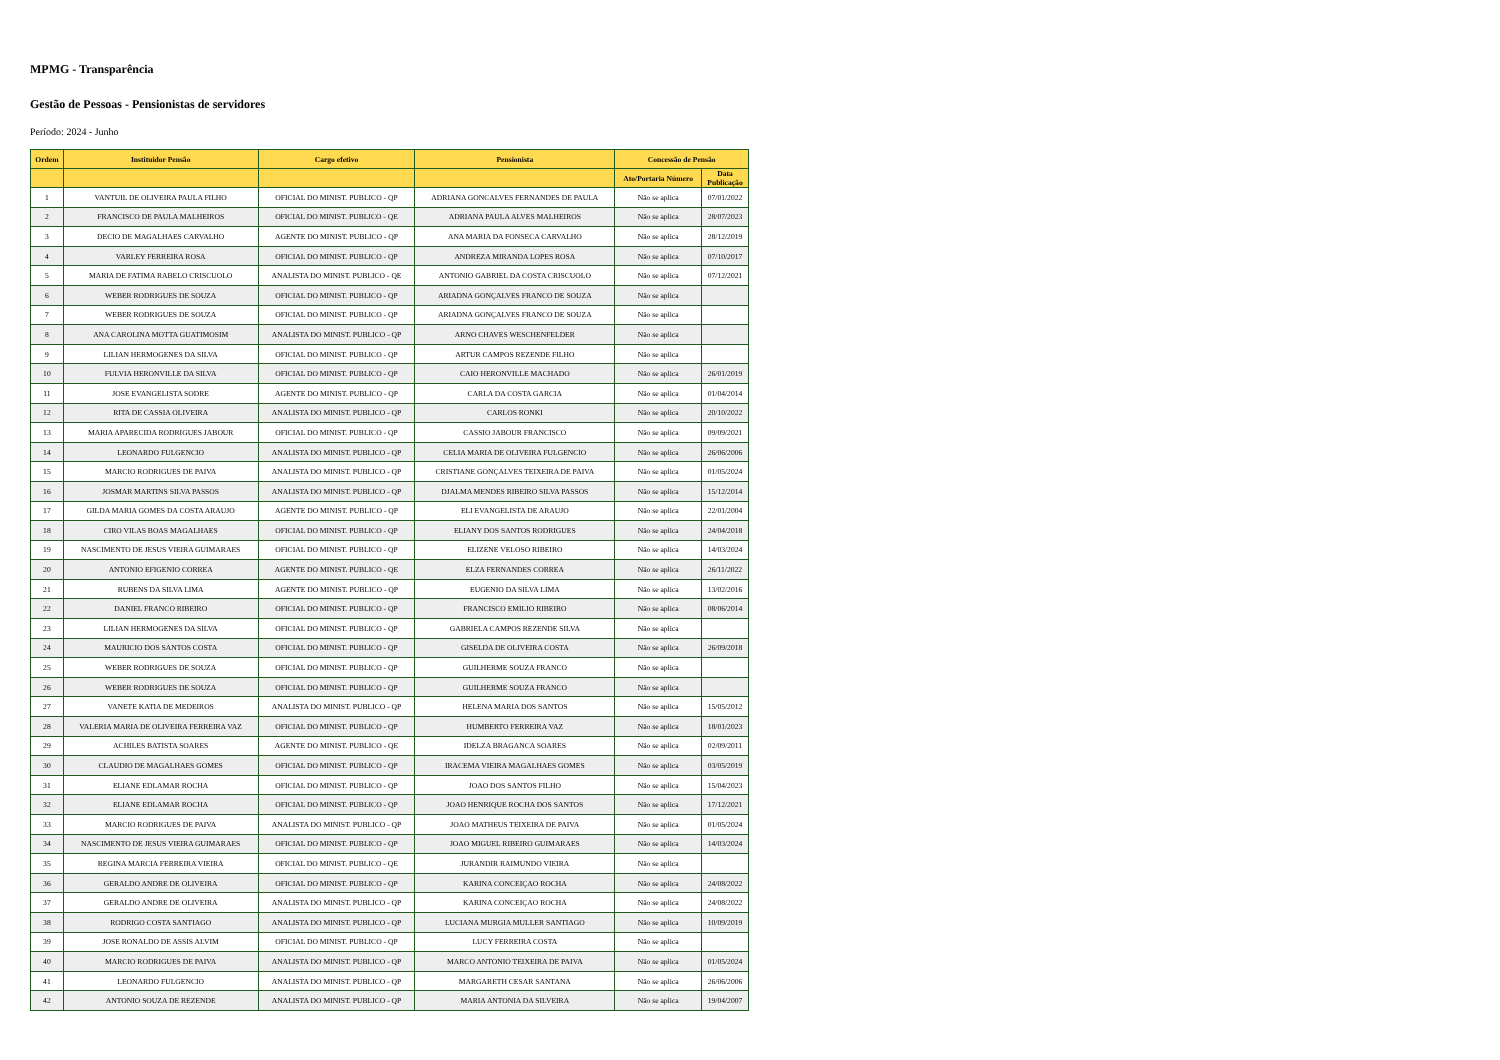MPMG - Transparência
Gestão de Pessoas - Pensionistas de servidores
Período: 2024 - Junho
| Ordem | Instituidor Pensão | Cargo efetivo | Pensionista | Concessão de Pensão | |
| --- | --- | --- | --- | --- | --- |
| | | | | Ato/Portaria Número | Data Publicação |
| 1 | VANTUIL DE OLIVEIRA PAULA FILHO | OFICIAL DO MINIST. PUBLICO - QP | ADRIANA GONCALVES FERNANDES DE PAULA | Não se aplica | 07/01/2022 |
| 2 | FRANCISCO DE PAULA MALHEIROS | OFICIAL DO MINIST. PUBLICO - QE | ADRIANA PAULA ALVES MALHEIROS | Não se aplica | 28/07/2023 |
| 3 | DECIO DE MAGALHAES CARVALHO | AGENTE DO MINIST. PUBLICO - QP | ANA MARIA DA FONSECA CARVALHO | Não se aplica | 28/12/2019 |
| 4 | VARLEY FERREIRA ROSA | OFICIAL DO MINIST. PUBLICO - QP | ANDREZA MIRANDA LOPES ROSA | Não se aplica | 07/10/2017 |
| 5 | MARIA DE FATIMA RABELO CRISCUOLO | ANALISTA DO MINIST. PUBLICO - QE | ANTONIO GABRIEL DA COSTA CRISCUOLO | Não se aplica | 07/12/2021 |
| 6 | WEBER RODRIGUES DE SOUZA | OFICIAL DO MINIST. PUBLICO - QP | ARIADNA GONÇALVES FRANCO DE SOUZA | Não se aplica | |
| 7 | WEBER RODRIGUES DE SOUZA | OFICIAL DO MINIST. PUBLICO - QP | ARIADNA GONÇALVES FRANCO DE SOUZA | Não se aplica | |
| 8 | ANA CAROLINA MOTTA GUATIMOSIM | ANALISTA DO MINIST. PUBLICO - QP | ARNO CHAVES WESCHENFELDER | Não se aplica | |
| 9 | LILIAN HERMOGENES DA SILVA | OFICIAL DO MINIST. PUBLICO - QP | ARTUR CAMPOS REZENDE FILHO | Não se aplica | |
| 10 | FULVIA HERONVILLE DA SILVA | OFICIAL DO MINIST. PUBLICO - QP | CAIO HERONVILLE MACHADO | Não se aplica | 26/01/2019 |
| 11 | JOSE EVANGELISTA SODRE | AGENTE DO MINIST. PUBLICO - QP | CARLA DA COSTA GARCIA | Não se aplica | 01/04/2014 |
| 12 | RITA DE CASSIA OLIVEIRA | ANALISTA DO MINIST. PUBLICO - QP | CARLOS RONKI | Não se aplica | 20/10/2022 |
| 13 | MARIA APARECIDA RODRIGUES JABOUR | OFICIAL DO MINIST. PUBLICO - QP | CASSIO JABOUR FRANCISCO | Não se aplica | 09/09/2021 |
| 14 | LEONARDO FULGENCIO | ANALISTA DO MINIST. PUBLICO - QP | CELIA MARIA DE OLIVEIRA FULGENCIO | Não se aplica | 26/06/2006 |
| 15 | MARCIO RODRIGUES DE PAIVA | ANALISTA DO MINIST. PUBLICO - QP | CRISTIANE GONÇALVES TEIXEIRA DE PAIVA | Não se aplica | 01/05/2024 |
| 16 | JOSMAR MARTINS SILVA PASSOS | ANALISTA DO MINIST. PUBLICO - QP | DJALMA MENDES RIBEIRO SILVA PASSOS | Não se aplica | 15/12/2014 |
| 17 | GILDA MARIA GOMES DA COSTA ARAUJO | AGENTE DO MINIST. PUBLICO - QP | ELI EVANGELISTA DE ARAUJO | Não se aplica | 22/01/2004 |
| 18 | CIRO VILAS BOAS MAGALHAES | OFICIAL DO MINIST. PUBLICO - QP | ELIANY DOS SANTOS RODRIGUES | Não se aplica | 24/04/2018 |
| 19 | NASCIMENTO DE JESUS VIEIRA GUIMARAES | OFICIAL DO MINIST. PUBLICO - QP | ELIZENE VELOSO RIBEIRO | Não se aplica | 14/03/2024 |
| 20 | ANTONIO EFIGENIO CORREA | AGENTE DO MINIST. PUBLICO - QE | ELZA FERNANDES CORREA | Não se aplica | 26/11/2022 |
| 21 | RUBENS DA SILVA LIMA | AGENTE DO MINIST. PUBLICO - QP | EUGENIO DA SILVA LIMA | Não se aplica | 13/02/2016 |
| 22 | DANIEL FRANCO RIBEIRO | OFICIAL DO MINIST. PUBLICO - QP | FRANCISCO EMILIO RIBEIRO | Não se aplica | 08/06/2014 |
| 23 | LILIAN HERMOGENES DA SILVA | OFICIAL DO MINIST. PUBLICO - QP | GABRIELA CAMPOS REZENDE SILVA | Não se aplica | |
| 24 | MAURICIO DOS SANTOS COSTA | OFICIAL DO MINIST. PUBLICO - QP | GISELDA DE OLIVEIRA COSTA | Não se aplica | 26/09/2018 |
| 25 | WEBER RODRIGUES DE SOUZA | OFICIAL DO MINIST. PUBLICO - QP | GUILHERME SOUZA FRANCO | Não se aplica | |
| 26 | WEBER RODRIGUES DE SOUZA | OFICIAL DO MINIST. PUBLICO - QP | GUILHERME SOUZA FRANCO | Não se aplica | |
| 27 | VANETE KATIA DE MEDEIROS | ANALISTA DO MINIST. PUBLICO - QP | HELENA MARIA DOS SANTOS | Não se aplica | 15/05/2012 |
| 28 | VALERIA MARIA DE OLIVEIRA FERREIRA VAZ | OFICIAL DO MINIST. PUBLICO - QP | HUMBERTO FERREIRA VAZ | Não se aplica | 18/01/2023 |
| 29 | ACHILES BATISTA SOARES | AGENTE DO MINIST. PUBLICO - QE | IDELZA BRAGANCA SOARES | Não se aplica | 02/09/2011 |
| 30 | CLAUDIO DE MAGALHAES GOMES | OFICIAL DO MINIST. PUBLICO - QP | IRACEMA VIEIRA MAGALHAES GOMES | Não se aplica | 03/05/2019 |
| 31 | ELIANE EDLAMAR ROCHA | OFICIAL DO MINIST. PUBLICO - QP | JOAO DOS SANTOS FILHO | Não se aplica | 15/04/2023 |
| 32 | ELIANE EDLAMAR ROCHA | OFICIAL DO MINIST. PUBLICO - QP | JOAO HENRIQUE ROCHA DOS SANTOS | Não se aplica | 17/12/2021 |
| 33 | MARCIO RODRIGUES DE PAIVA | ANALISTA DO MINIST. PUBLICO - QP | JOAO MATHEUS TEIXEIRA DE PAIVA | Não se aplica | 01/05/2024 |
| 34 | NASCIMENTO DE JESUS VIEIRA GUIMARAES | OFICIAL DO MINIST. PUBLICO - QP | JOAO MIGUEL RIBEIRO GUIMARAES | Não se aplica | 14/03/2024 |
| 35 | REGINA MARCIA FERREIRA VIEIRA | OFICIAL DO MINIST. PUBLICO - QE | JURANDIR RAIMUNDO VIEIRA | Não se aplica | |
| 36 | GERALDO ANDRE DE OLIVEIRA | OFICIAL DO MINIST. PUBLICO - QP | KARINA CONCEIÇAO ROCHA | Não se aplica | 24/08/2022 |
| 37 | GERALDO ANDRE DE OLIVEIRA | ANALISTA DO MINIST. PUBLICO - QP | KARINA CONCEIÇAO ROCHA | Não se aplica | 24/08/2022 |
| 38 | RODRIGO COSTA SANTIAGO | ANALISTA DO MINIST. PUBLICO - QP | LUCIANA MURGIA MULLER SANTIAGO | Não se aplica | 10/09/2019 |
| 39 | JOSE RONALDO DE ASSIS ALVIM | OFICIAL DO MINIST. PUBLICO - QP | LUCY FERREIRA COSTA | Não se aplica | |
| 40 | MARCIO RODRIGUES DE PAIVA | ANALISTA DO MINIST. PUBLICO - QP | MARCO ANTONIO TEIXEIRA DE PAIVA | Não se aplica | 01/05/2024 |
| 41 | LEONARDO FULGENCIO | ANALISTA DO MINIST. PUBLICO - QP | MARGARETH CESAR SANTANA | Não se aplica | 26/06/2006 |
| 42 | ANTONIO SOUZA DE REZENDE | ANALISTA DO MINIST. PUBLICO - QP | MARIA ANTONIA DA SILVEIRA | Não se aplica | 19/04/2007 |